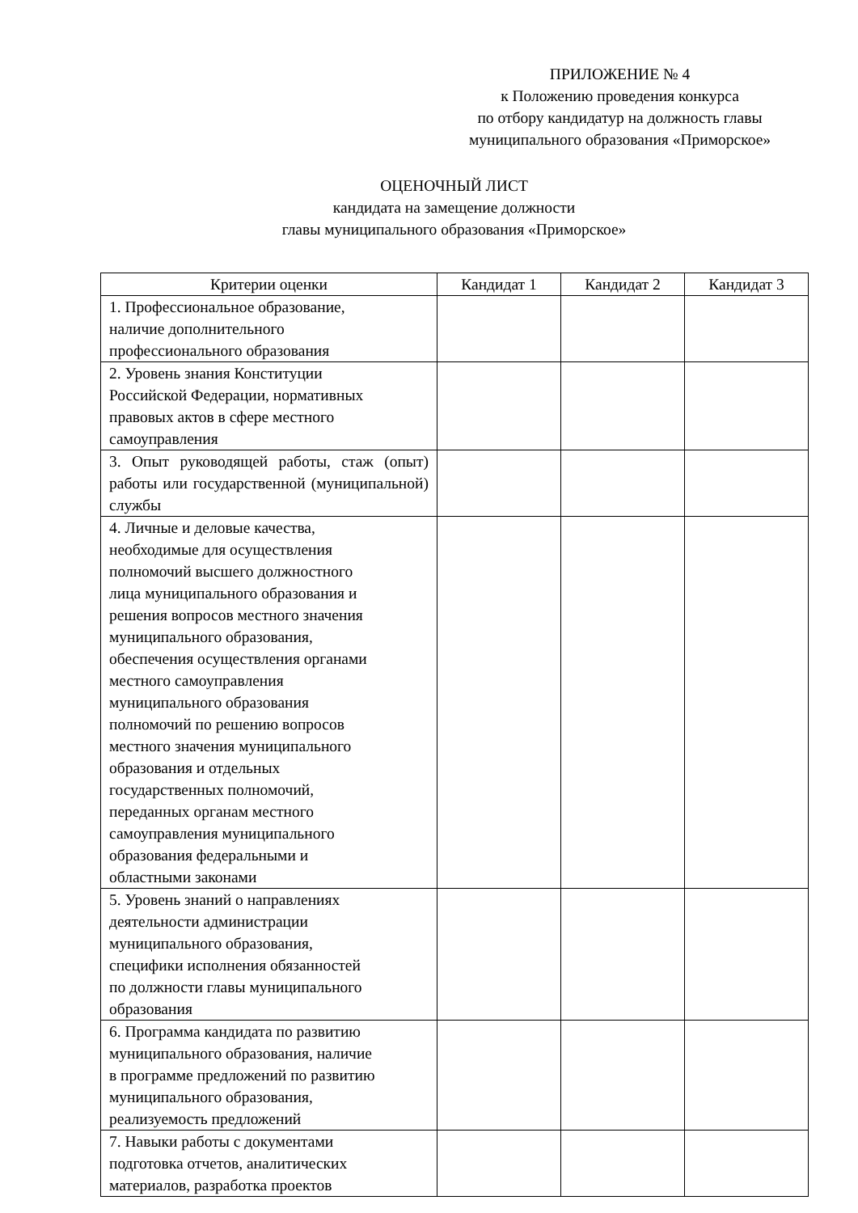ПРИЛОЖЕНИЕ № 4
к Положению проведения конкурса
по отбору кандидатур на должность главы
муниципального образования «Приморское»
ОЦЕНОЧНЫЙ ЛИСТ
кандидата на замещение должности
главы муниципального образования «Приморское»
| Критерии оценки | Кандидат 1 | Кандидат 2 | Кандидат 3 |
| --- | --- | --- | --- |
| 1. Профессиональное образование, наличие дополнительного профессионального образования | | | |
| 2. Уровень знания Конституции Российской Федерации, нормативных правовых актов в сфере местного самоуправления | | | |
| 3. Опыт руководящей работы, стаж (опыт) работы или государственной (муниципальной) службы | | | |
| 4. Личные и деловые качества, необходимые для осуществления полномочий высшего должностного лица муниципального образования и решения вопросов местного значения муниципального образования, обеспечения осуществления органами местного самоуправления муниципального образования полномочий по решению вопросов местного значения муниципального образования и отдельных государственных полномочий, переданных органам местного самоуправления муниципального образования федеральными и областными законами | | | |
| 5. Уровень знаний о направлениях деятельности администрации муниципального образования, специфики исполнения обязанностей по должности главы муниципального образования | | | |
| 6. Программа кандидата по развитию муниципального образования, наличие в программе предложений по развитию муниципального образования, реализуемость предложений | | | |
| 7. Навыки работы с документами подготовка отчетов, аналитических материалов, разработка проектов | | | |